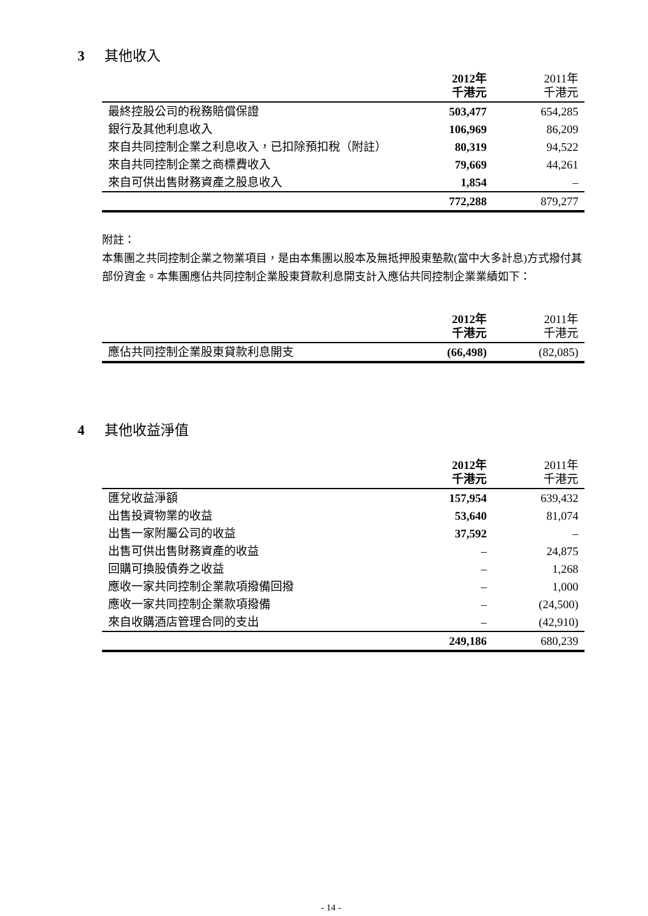3 其他收入
| | 2012年 千港元 | 2011年 千港元 |
| --- | --- | --- |
| 最終控股公司的稅務賠償保證 | 503,477 | 654,285 |
| 銀行及其他利息收入 | 106,969 | 86,209 |
| 來自共同控制企業之利息收入，已扣除預扣稅（附註） | 80,319 | 94,522 |
| 來自共同控制企業之商標費收入 | 79,669 | 44,261 |
| 來自可供出售財務資產之股息收入 | 1,854 | – |
| | 772,288 | 879,277 |
附註：
本集團之共同控制企業之物業項目，是由本集團以股本及無抵押股東墊款(當中大多計息)方式撥付其部份資金。本集團應佔共同控制企業股東貸款利息開支計入應佔共同控制企業業績如下：
| | 2012年 千港元 | 2011年 千港元 |
| --- | --- | --- |
| 應佔共同控制企業股東貸款利息開支 | (66,498) | (82,085) |
4 其他收益淨值
| | 2012年 千港元 | 2011年 千港元 |
| --- | --- | --- |
| 匯兌收益淨額 | 157,954 | 639,432 |
| 出售投資物業的收益 | 53,640 | 81,074 |
| 出售一家附屬公司的收益 | 37,592 | – |
| 出售可供出售財務資產的收益 | – | 24,875 |
| 回購可換股債券之收益 | – | 1,268 |
| 應收一家共同控制企業款項撥備回撥 | – | 1,000 |
| 應收一家共同控制企業款項撥備 | – | (24,500) |
| 來自收購酒店管理合同的支出 | – | (42,910) |
| | 249,186 | 680,239 |
- 14 -